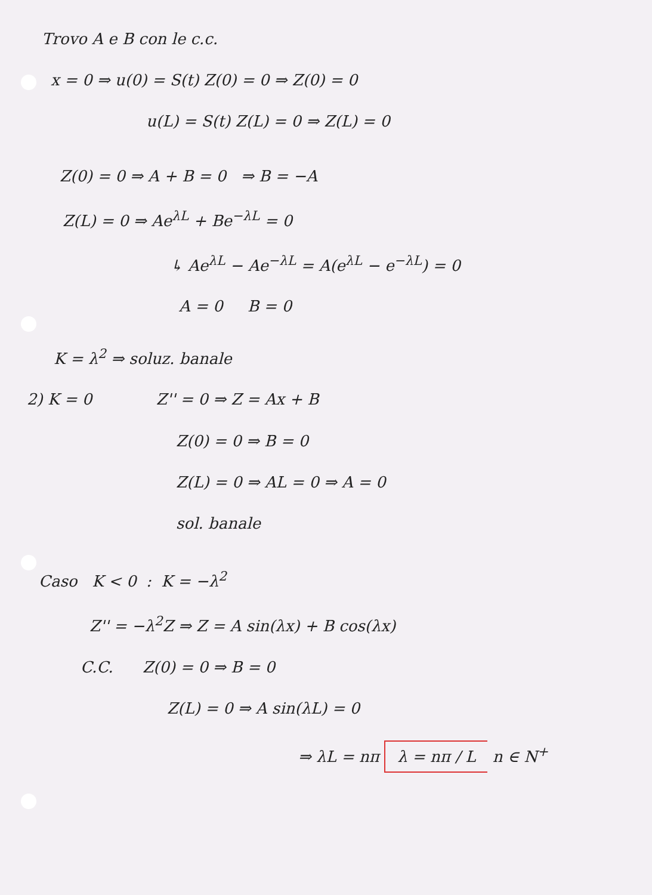Trovo A e B con le c.c.
x = 0 ⇒ u(0) = S(t) Z(0) = 0 ⇒ Z(0) = 0
u(L) = S(t) Z(L) = 0 ⇒ Z(L) = 0
Z(0) = 0 ⇒ A + B = 0 ⇒ B = −A
Z(L) = 0 ⇒ Ae<sup>λL</sup> + Be<sup>−λL</sup> = 0
↳ Ae<sup>λL</sup> − Ae<sup>−λL</sup> = A(e<sup>λL</sup> − e<sup>−λL</sup>) = 0
A = 0 B = 0
K = λ<sup>2</sup> ⇒ soluz. banale
2) K = 0 Z'' = 0 ⇒ Z = Ax + B
Z(0) = 0 ⇒ B = 0
Z(L) = 0 ⇒ AL = 0 ⇒ A = 0
sol. banale
Caso K < 0 : K = −λ<sup>2</sup>
Z'' = −λ<sup>2</sup>Z ⇒ Z = A sin(λx) + B cos(λx)
C.C. Z(0) = 0 ⇒ B = 0
Z(L) = 0 ⇒ A sin(λL) = 0
⇒ λL = nπ λ = nπ / L n ∈ N<sup>+</sup>